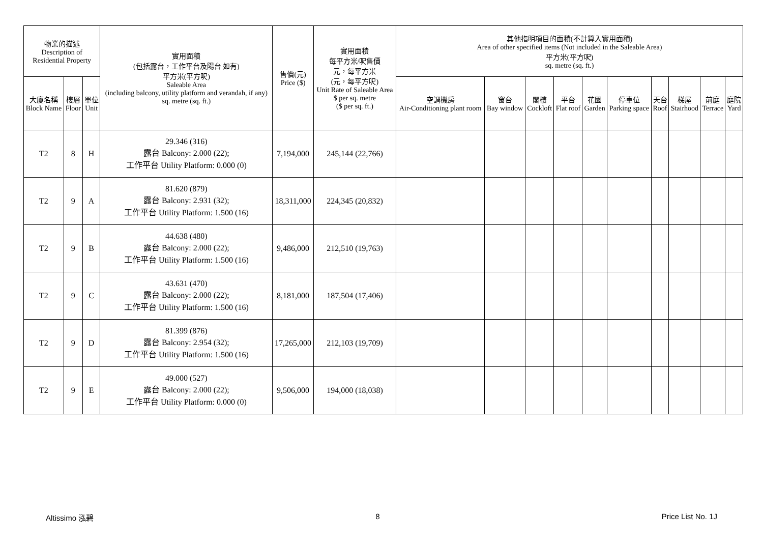| 物業的描述 Description of Residential Property | | | 實用面積 (包括露台，工作平台及陽台 如有) 平方米(平方呎) Saleable Area (including balcony, utility platform and verandah, if any) sq. metre (sq. ft.) | 售價(元) Price ($) | 實用面積 每平方米/呎售價 元，每平方米 (元，每平方呎) Unit Rate of Saleable Area $ per sq. metre ($ per sq. ft.) | 其他指明項目的面積(不計算入實用面積) Area of other specified items (Not included in the Saleable Area) 平方米(平方呎) sq. metre (sq. ft.) | | | | | | | | | |
| --- | --- | --- | --- | --- | --- | --- | --- | --- | --- | --- | --- | --- | --- | --- | --- |
| 大廈名稱 Block Name | 樓層 Floor | 單位 Unit | | | | 空調機房 Air-Conditioning plant room | 窗台 Bay window | 閣樓 Cockloft | 平台 Flat roof | 花園 Garden | 停車位 Parking space | 天台 Roof | 梯屋 Stairhood | 前庭 Terrace | 庭院 Yard |
| T2 | 8 | H | 29.346 (316) 露台 Balcony: 2.000 (22); 工作平台 Utility Platform: 0.000 (0) | 7,194,000 | 245,144 (22,766) | | | | | | | | | | |
| T2 | 9 | A | 81.620 (879) 露台 Balcony: 2.931 (32); 工作平台 Utility Platform: 1.500 (16) | 18,311,000 | 224,345 (20,832) | | | | | | | | | | |
| T2 | 9 | B | 44.638 (480) 露台 Balcony: 2.000 (22); 工作平台 Utility Platform: 1.500 (16) | 9,486,000 | 212,510 (19,763) | | | | | | | | | | |
| T2 | 9 | C | 43.631 (470) 露台 Balcony: 2.000 (22); 工作平台 Utility Platform: 1.500 (16) | 8,181,000 | 187,504 (17,406) | | | | | | | | | | |
| T2 | 9 | D | 81.399 (876) 露台 Balcony: 2.954 (32); 工作平台 Utility Platform: 1.500 (16) | 17,265,000 | 212,103 (19,709) | | | | | | | | | | |
| T2 | 9 | E | 49.000 (527) 露台 Balcony: 2.000 (22); 工作平台 Utility Platform: 0.000 (0) | 9,506,000 | 194,000 (18,038) | | | | | | | | | | |
Altissimo 泓碧 8 Price List No. 1J